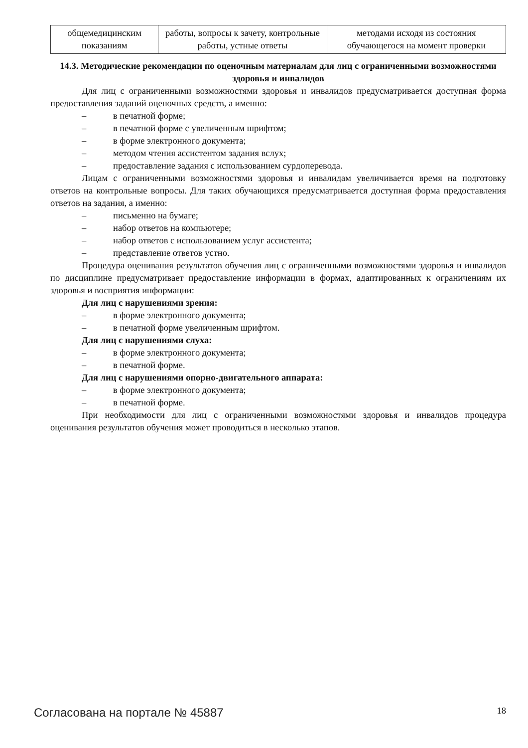| общемедицинским показаниям | работы, вопросы к зачету, контрольные работы, устные ответы | методами исходя из состояния обучающегося на момент проверки |
14.3. Методические рекомендации по оценочным материалам для лиц с ограниченными возможностями здоровья и инвалидов
Для лиц с ограниченными возможностями здоровья и инвалидов предусматривается доступная форма предоставления заданий оценочных средств, а именно:
– в печатной форме;
– в печатной форме с увеличенным шрифтом;
– в форме электронного документа;
– методом чтения ассистентом задания вслух;
– предоставление задания с использованием сурдоперевода.
Лицам с ограниченными возможностями здоровья и инвалидам увеличивается время на подготовку ответов на контрольные вопросы. Для таких обучающихся предусматривается доступная форма предоставления ответов на задания, а именно:
– письменно на бумаге;
– набор ответов на компьютере;
– набор ответов с использованием услуг ассистента;
– представление ответов устно.
Процедура оценивания результатов обучения лиц с ограниченными возможностями здоровья и инвалидов по дисциплине предусматривает предоставление информации в формах, адаптированных к ограничениям их здоровья и восприятия информации:
Для лиц с нарушениями зрения:
– в форме электронного документа;
– в печатной форме увеличенным шрифтом.
Для лиц с нарушениями слуха:
– в форме электронного документа;
– в печатной форме.
Для лиц с нарушениями опорно-двигательного аппарата:
– в форме электронного документа;
– в печатной форме.
При необходимости для лиц с ограниченными возможностями здоровья и инвалидов процедура оценивания результатов обучения может проводиться в несколько этапов.
Согласована на портале № 45887 18